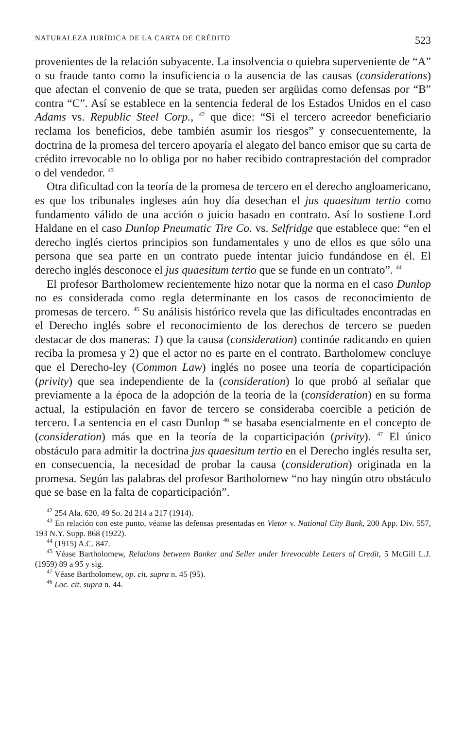NATURALEZA JURÍDICA DE LA CARTA DE CRÉDITO 523
provenientes de la relación subyacente. La insolvencia o quiebra superveniente de “A” o su fraude tanto como la insuficiencia o la ausencia de las causas (considerations) que afectan el convenio de que se trata, pueden ser argüidas como defensas por “B” contra “C”. Así se establece en la sentencia federal de los Estados Unidos en el caso Adams vs. Republic Steel Corp., <sup>42</sup> que dice: “Si el tercero acreedor beneficiario reclama los beneficios, debe también asumir los riesgos” y consecuentemente, la doctrina de la promesa del tercero apoyaría el alegato del banco emisor que su carta de crédito irrevocable no lo obliga por no haber recibido contraprestación del comprador o del vendedor. <sup>43</sup>
Otra dificultad con la teoría de la promesa de tercero en el derecho angloamericano, es que los tribunales ingleses aún hoy día desechan el jus quaesitum tertio como fundamento válido de una acción o juicio basado en contrato. Así lo sostiene Lord Haldane en el caso Dunlop Pneumatic Tire Co. vs. Selfridge que establece que: “en el derecho inglés ciertos principios son fundamentales y uno de ellos es que sólo una persona que sea parte en un contrato puede intentar juicio fundándose en él. El derecho inglés desconoce el jus quaesitum tertio que se funde en un contrato”. <sup>44</sup>
El profesor Bartholomew recientemente hizo notar que la norma en el caso Dunlop no es considerada como regla determinante en los casos de reconocimiento de promesas de tercero. <sup>45</sup> Su análisis histórico revela que las dificultades encontradas en el Derecho inglés sobre el reconocimiento de los derechos de tercero se pueden destacar de dos maneras: 1) que la causa (consideration) continúe radicando en quien reciba la promesa y 2) que el actor no es parte en el contrato. Bartholomew concluye que el Derecho-ley (Common Law) inglés no posee una teoría de coparticipación (privity) que sea independiente de la (consideration) lo que probó al señalar que previamente a la época de la adopción de la teoría de la (consideration) en su forma actual, la estipulación en favor de tercero se consideraba coercible a petición de tercero. La sentencia en el caso Dunlop <sup>46</sup> se basaba esencialmente en el concepto de (consideration) más que en la teoría de la coparticipación (privity). <sup>47</sup> El único obstáculo para admitir la doctrina jus quaesitum tertio en el Derecho inglés resulta ser, en consecuencia, la necesidad de probar la causa (consideration) originada en la promesa. Según las palabras del profesor Bartholomew “no hay ningún otro obstáculo que se base en la falta de coparticipación”.
<sup>42</sup> 254 Ala. 620, 49 So. 2d 214 a 217 (1914).
<sup>43</sup> En relación con este punto, véanse las defensas presentadas en Vietor v. National City Bank, 200 App. Div. 557, 193 N.Y. Supp. 868 (1922).
<sup>44</sup> (1915) A.C. 847.
<sup>45</sup> Véase Bartholomew, Relations between Banker and Seller under Irrevocable Letters of Credit, 5 McGill L.J. (1959) 89 a 95 y sig.
<sup>47</sup> Véase Bartholomew, op. cit. supra n. 45 (95).
<sup>46</sup> Loc. cit. supra n. 44.